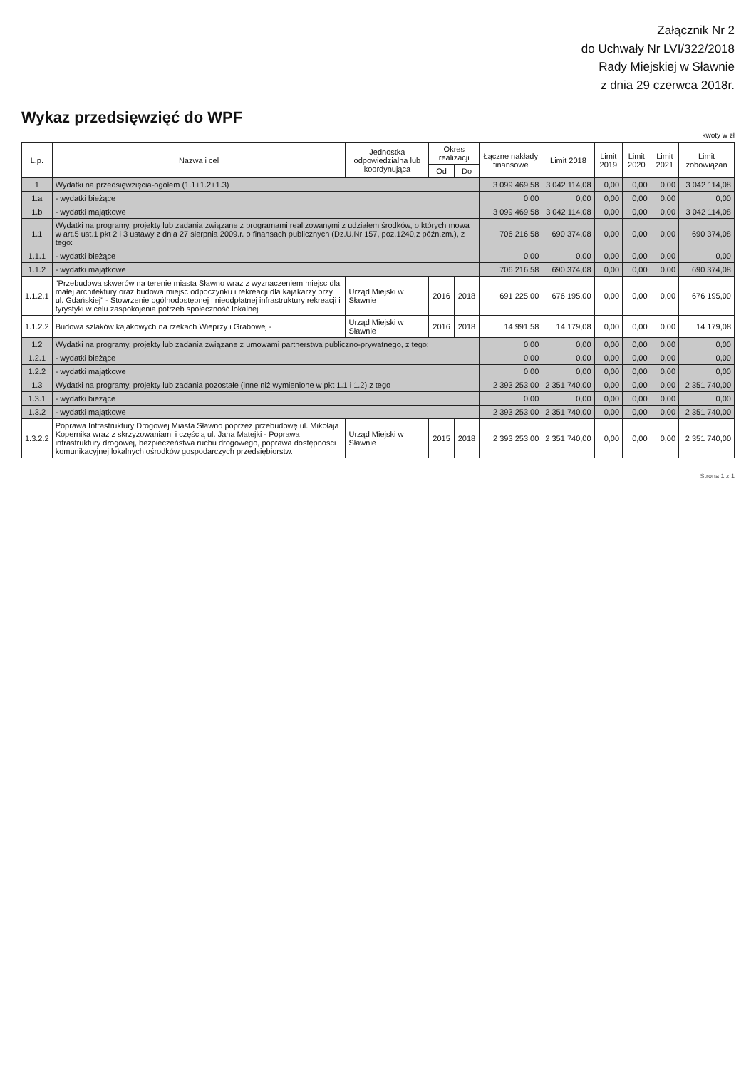Załącznik Nr 2
do Uchwały Nr LVI/322/2018
Rady Miejskiej w Sławnie
z dnia 29 czerwca 2018r.
Wykaz przedsięwzięć do WPF
kwoty w zł
| L.p. | Nazwa i cel | Jednostka odpowiedzialna lub koordynująca | Okres realizacji | | Łączne nakłady finansowe | Limit 2018 | Limit 2019 | Limit 2020 | Limit 2021 | Limit zobowiązań |
| --- | --- | --- | --- | --- | --- | --- | --- | --- | --- | --- |
| | | | Od | Do | | | | | | |
| 1 | Wydatki na przedsięwzięcia-ogółem (1.1+1.2+1.3) | | | | 3 099 469,58 | 3 042 114,08 | 0,00 | 0,00 | 0,00 | 3 042 114,08 |
| 1.a | - wydatki bieżące | | | | 0,00 | 0,00 | 0,00 | 0,00 | 0,00 | 0,00 |
| 1.b | - wydatki majątkowe | | | | 3 099 469,58 | 3 042 114,08 | 0,00 | 0,00 | 0,00 | 3 042 114,08 |
| 1.1 | Wydatki na programy, projekty lub zadania związane z programami realizowanymi z udziałem środków, o których mowa w art.5 ust.1 pkt 2 i 3 ustawy z dnia 27 sierpnia 2009.r. o finansach publicznych (Dz.U.Nr 157, poz.1240,z późn.zm.), z tego: | | | | 706 216,58 | 690 374,08 | 0,00 | 0,00 | 0,00 | 690 374,08 |
| 1.1.1 | - wydatki bieżące | | | | 0,00 | 0,00 | 0,00 | 0,00 | 0,00 | 0,00 |
| 1.1.2 | - wydatki majątkowe | | | | 706 216,58 | 690 374,08 | 0,00 | 0,00 | 0,00 | 690 374,08 |
| 1.1.2.1 | "Przebudowa skwerów na terenie miasta Sławno wraz z wyznaczeniem miejsc dla małej architektury oraz budowa miejsc odpoczynku i rekreacji dla kajakarzy przy ul. Gdańskiej" - Stowrzenie ogólnodostępnej i nieodpłatnej infrastruktury rekreacji i tyrystyki w celu zaspokojenia potrzeb społeczność lokalnej | Urząd Miejski w Sławnie | 2016 | 2018 | 691 225,00 | 676 195,00 | 0,00 | 0,00 | 0,00 | 676 195,00 |
| 1.1.2.2 | Budowa szlaków kajakowych na rzekach Wieprzy i Grabowej - | Urząd Miejski w Sławnie | 2016 | 2018 | 14 991,58 | 14 179,08 | 0,00 | 0,00 | 0,00 | 14 179,08 |
| 1.2 | Wydatki na programy, projekty lub zadania związane z umowami partnerstwa publiczno-prywatnego, z tego: | | | | 0,00 | 0,00 | 0,00 | 0,00 | 0,00 | 0,00 |
| 1.2.1 | - wydatki bieżące | | | | 0,00 | 0,00 | 0,00 | 0,00 | 0,00 | 0,00 |
| 1.2.2 | - wydatki majątkowe | | | | 0,00 | 0,00 | 0,00 | 0,00 | 0,00 | 0,00 |
| 1.3 | Wydatki na programy, projekty lub zadania pozostałe (inne niż wymienione w pkt 1.1 i 1.2),z tego | | | | 2 393 253,00 | 2 351 740,00 | 0,00 | 0,00 | 0,00 | 2 351 740,00 |
| 1.3.1 | - wydatki bieżące | | | | 0,00 | 0,00 | 0,00 | 0,00 | 0,00 | 0,00 |
| 1.3.2 | - wydatki majątkowe | | | | 2 393 253,00 | 2 351 740,00 | 0,00 | 0,00 | 0,00 | 2 351 740,00 |
| 1.3.2.2 | Poprawa Infrastruktury Drogowej Miasta Sławno poprzez przebudowę ul. Mikołaja Kopernika wraz z skrzyżowaniami i częścią ul. Jana Matejki - Poprawa infrastruktury drogowej, bezpieczeństwa ruchu drogowego, poprawa dostępności komunikacyjnej lokalnych ośrodków gospodarczych przedsiębiorstw. | Urząd Miejski w Sławnie | 2015 | 2018 | 2 393 253,00 | 2 351 740,00 | 0,00 | 0,00 | 0,00 | 2 351 740,00 |
Strona 1 z 1